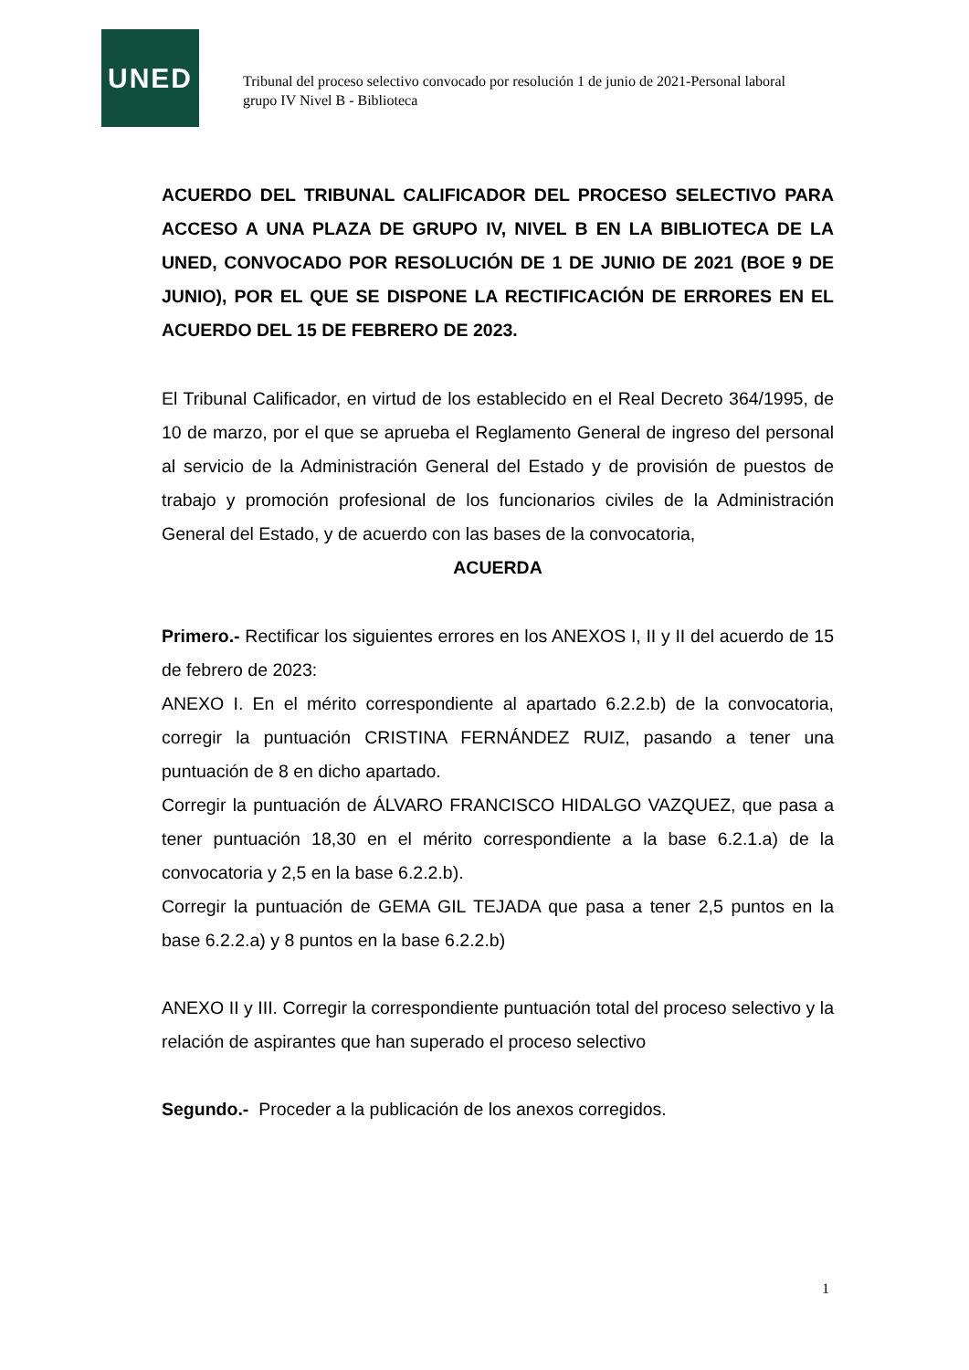UNED
Tribunal del proceso selectivo convocado por resolución 1 de junio de 2021-Personal laboral grupo IV Nivel B - Biblioteca
ACUERDO DEL TRIBUNAL CALIFICADOR DEL PROCESO SELECTIVO PARA ACCESO A UNA PLAZA DE GRUPO IV, NIVEL B EN LA BIBLIOTECA DE LA UNED, CONVOCADO POR RESOLUCIÓN DE 1 DE JUNIO DE 2021 (BOE 9 DE JUNIO), POR EL QUE SE DISPONE LA RECTIFICACIÓN DE ERRORES EN EL ACUERDO DEL 15 DE FEBRERO DE 2023.
El Tribunal Calificador, en virtud de los establecido en el Real Decreto 364/1995, de 10 de marzo, por el que se aprueba el Reglamento General de ingreso del personal al servicio de la Administración General del Estado y de provisión de puestos de trabajo y promoción profesional de los funcionarios civiles de la Administración General del Estado, y de acuerdo con las bases de la convocatoria,
ACUERDA
Primero.- Rectificar los siguientes errores en los ANEXOS I, II y II del acuerdo de 15 de febrero de 2023:
ANEXO I. En el mérito correspondiente al apartado 6.2.2.b) de la convocatoria, corregir la puntuación CRISTINA FERNÁNDEZ RUIZ, pasando a tener una puntuación de 8 en dicho apartado.
Corregir la puntuación de ÁLVARO FRANCISCO HIDALGO VAZQUEZ, que pasa a tener puntuación 18,30 en el mérito correspondiente a la base 6.2.1.a) de la convocatoria y 2,5 en la base 6.2.2.b).
Corregir la puntuación de GEMA GIL TEJADA que pasa a tener 2,5 puntos en la base 6.2.2.a) y 8 puntos en la base 6.2.2.b)
ANEXO II y III. Corregir la correspondiente puntuación total del proceso selectivo y la relación de aspirantes que han superado el proceso selectivo
Segundo.- Proceder a la publicación de los anexos corregidos.
1